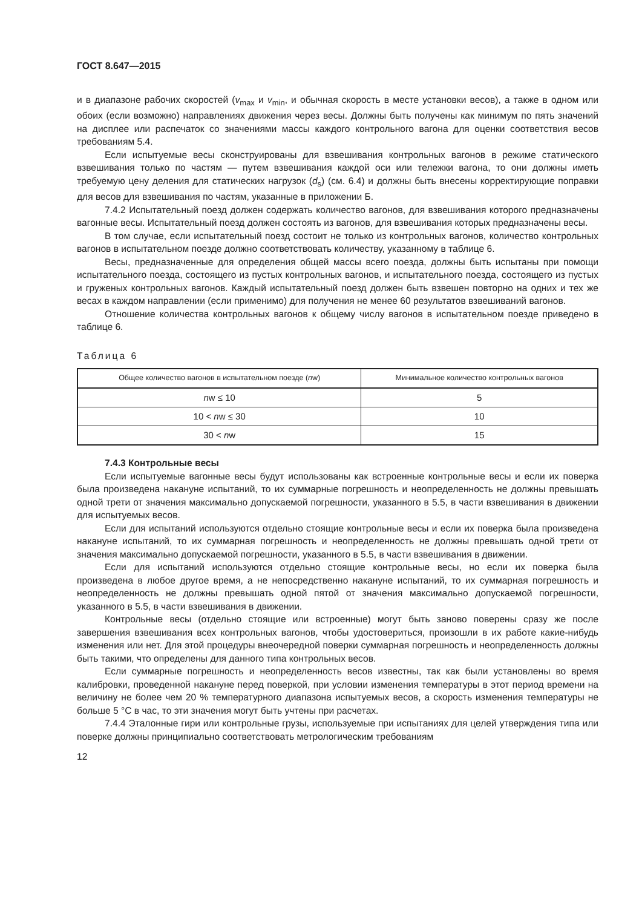ГОСТ 8.647—2015
и в диапазоне рабочих скоростей (v<sub>max</sub> и v<sub>min</sub>, и обычная скорость в месте установки весов), а также в одном или обоих (если возможно) направлениях движения через весы. Должны быть получены как минимум по пять значений на дисплее или распечаток со значениями массы каждого контрольного вагона для оценки соответствия весов требованиям 5.4.
Если испытуемые весы сконструированы для взвешивания контрольных вагонов в режиме статического взвешивания только по частям — путем взвешивания каждой оси или тележки вагона, то они должны иметь требуемую цену деления для статических нагрузок (d<sub>s</sub>) (см. 6.4) и должны быть внесены корректирующие поправки для весов для взвешивания по частям, указанные в приложении Б.
7.4.2 Испытательный поезд должен содержать количество вагонов, для взвешивания которого предназначены вагонные весы. Испытательный поезд должен состоять из вагонов, для взвешивания которых предназначены весы.
В том случае, если испытательный поезд состоит не только из контрольных вагонов, количество контрольных вагонов в испытательном поезде должно соответствовать количеству, указанному в таблице 6.
Весы, предназначенные для определения общей массы всего поезда, должны быть испытаны при помощи испытательного поезда, состоящего из пустых контрольных вагонов, и испытательного поезда, состоящего из пустых и груженых контрольных вагонов. Каждый испытательный поезд должен быть взвешен повторно на одних и тех же весах в каждом направлении (если применимо) для получения не менее 60 результатов взвешиваний вагонов.
Отношение количества контрольных вагонов к общему числу вагонов в испытательном поезде приведено в таблице 6.
Таблица 6
| Общее количество вагонов в испытательном поезде ( n w) | Минимальное количество контрольных вагонов |
| --- | --- |
| n w ≤ 10 | 5 |
| 10 < n w ≤ 30 | 10 |
| 30 < n w | 15 |
7.4.3 Контрольные весы
Если испытуемые вагонные весы будут использованы как встроенные контрольные весы и если их поверка была произведена накануне испытаний, то их суммарные погрешность и неопределенность не должны превышать одной трети от значения максимально допускаемой погрешности, указанного в 5.5, в части взвешивания в движении для испытуемых весов.
Если для испытаний используются отдельно стоящие контрольные весы и если их поверка была произведена накануне испытаний, то их суммарная погрешность и неопределенность не должны превышать одной трети от значения максимально допускаемой погрешности, указанного в 5.5, в части взвешивания в движении.
Если для испытаний используются отдельно стоящие контрольные весы, но если их поверка была произведена в любое другое время, а не непосредственно накануне испытаний, то их суммарная погрешность и неопределенность не должны превышать одной пятой от значения максимально допускаемой погрешности, указанного в 5.5, в части взвешивания в движении.
Контрольные весы (отдельно стоящие или встроенные) могут быть заново поверены сразу же после завершения взвешивания всех контрольных вагонов, чтобы удостовериться, произошли в их работе какие-нибудь изменения или нет. Для этой процедуры внеочередной поверки суммарная погрешность и неопределенность должны быть такими, что определены для данного типа контрольных весов.
Если суммарные погрешность и неопределенность весов известны, так как были установлены во время калибровки, проведенной накануне перед поверкой, при условии изменения температуры в этот период времени на величину не более чем 20 % температурного диапазона испытуемых весов, а скорость изменения температуры не больше 5 °С в час, то эти значения могут быть учтены при расчетах.
7.4.4 Эталонные гири или контрольные грузы, используемые при испытаниях для целей утверждения типа или поверке должны принципиально соответствовать метрологическим требованиям
12